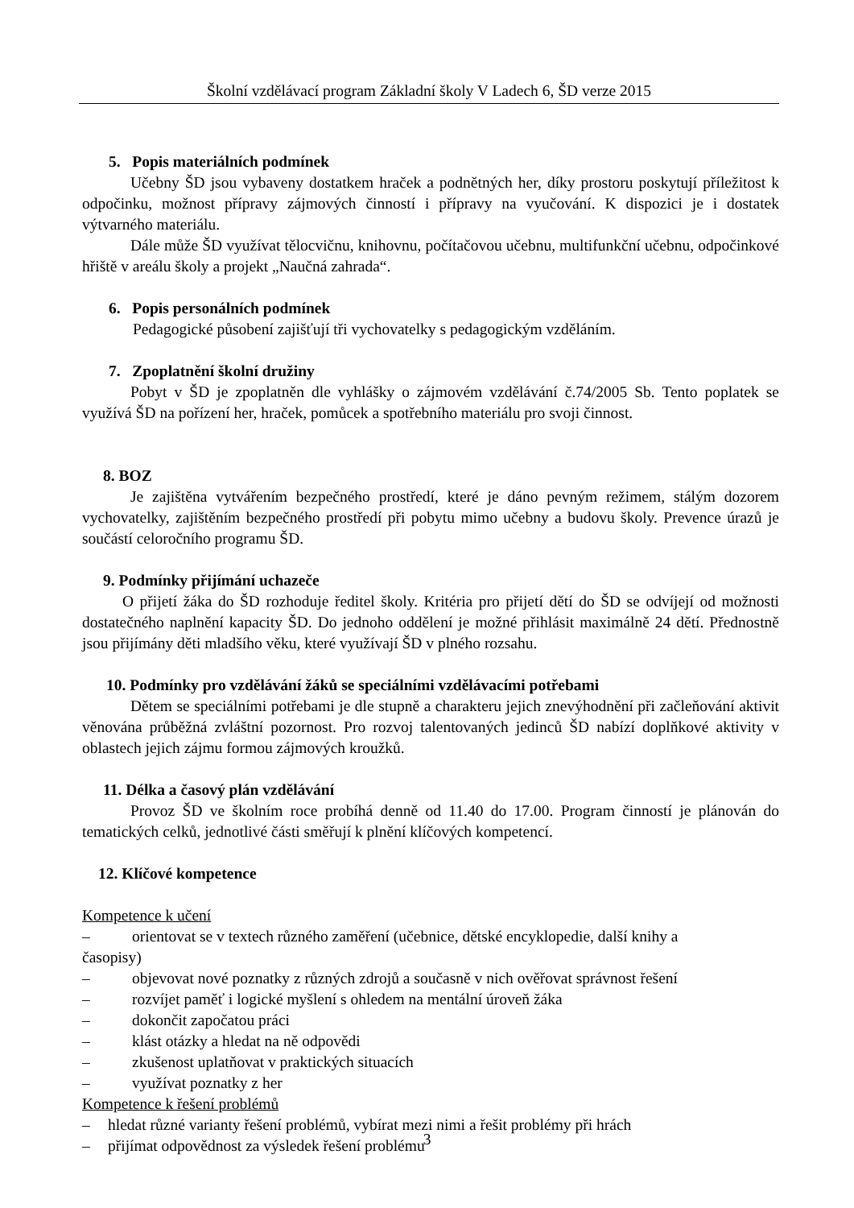Školní vzdělávací program Základní školy V Ladech 6, ŠD verze 2015
5. Popis materiálních podmínek
Učebny ŠD jsou vybaveny dostatkem hraček a podnětných her, díky prostoru poskytují příležitost k odpočinku, možnost přípravy zájmových činností i přípravy na vyučování. K dispozici je i dostatek výtvarného materiálu.
Dále může ŠD využívat tělocvičnu, knihovnu, počítačovou učebnu, multifunkční učebnu, odpočinkové hřiště v areálu školy a projekt „Naučná zahrada“.
6. Popis personálních podmínek
Pedagogické působení zajišťují tři vychovatelky s pedagogickým vzděláním.
7. Zpoplatnění školní družiny
Pobyt v ŠD je zpoplatněn dle vyhlášky o zájmovém vzdělávání č.74/2005 Sb. Tento poplatek se využívá ŠD na pořízení her, hraček, pomůcek a spotřebního materiálu pro svoji činnost.
8. BOZ
Je zajištěna vytvářením bezpečného prostředí, které je dáno pevným režimem, stálým dozorem vychovatelky, zajištěním bezpečného prostředí při pobytu mimo učebny a budovu školy. Prevence úrazů je součástí celoročního programu ŠD.
9. Podmínky přijímání uchazeče
O přijetí žáka do ŠD rozhoduje ředitel školy. Kritéria pro přijetí dětí do ŠD se odvíjejí od možnosti dostatečného naplnění kapacity ŠD. Do jednoho oddělení je možné přihlásit maximálně 24 dětí. Přednostně jsou přijímány děti mladšího věku, které využívají ŠD v plného rozsahu.
10. Podmínky pro vzdělávání žáků se speciálními vzdělávacími potřebami
Dětem se speciálními potřebami je dle stupně a charakteru jejich znevýhodnění při začleňování aktivit věnována průběžná zvláštní pozornost. Pro rozvoj talentovaných jedinců ŠD nabízí doplňkové aktivity v oblastech jejich zájmu formou zájmových kroužků.
11. Délka a časový plán vzdělávání
Provoz ŠD ve školním roce probíhá denně od 11.40 do 17.00. Program činností je plánován do tematických celků, jednotlivé části směřují k plnění klíčových kompetencí.
12. Klíčové kompetence
Kompetence k učení
– orientovat se v textech různého zaměření (učebnice, dětské encyklopedie, další knihy a
časopisy)
– objevovat nové poznatky z různých zdrojů a současně v nich ověřovat správnost řešení
– rozvíjet paměť i logické myšlení s ohledem na mentální úroveň žáka
– dokončit započatou práci
– klást otázky a hledat na ně odpovědi
– zkušenost uplatňovat v praktických situacích
– využívat poznatky z her
Kompetence k řešení problémů
– hledat různé varianty řešení problémů, vybírat mezi nimi a řešit problémy při hrách
– přijímat odpovědnost za výsledek řešení problému
3